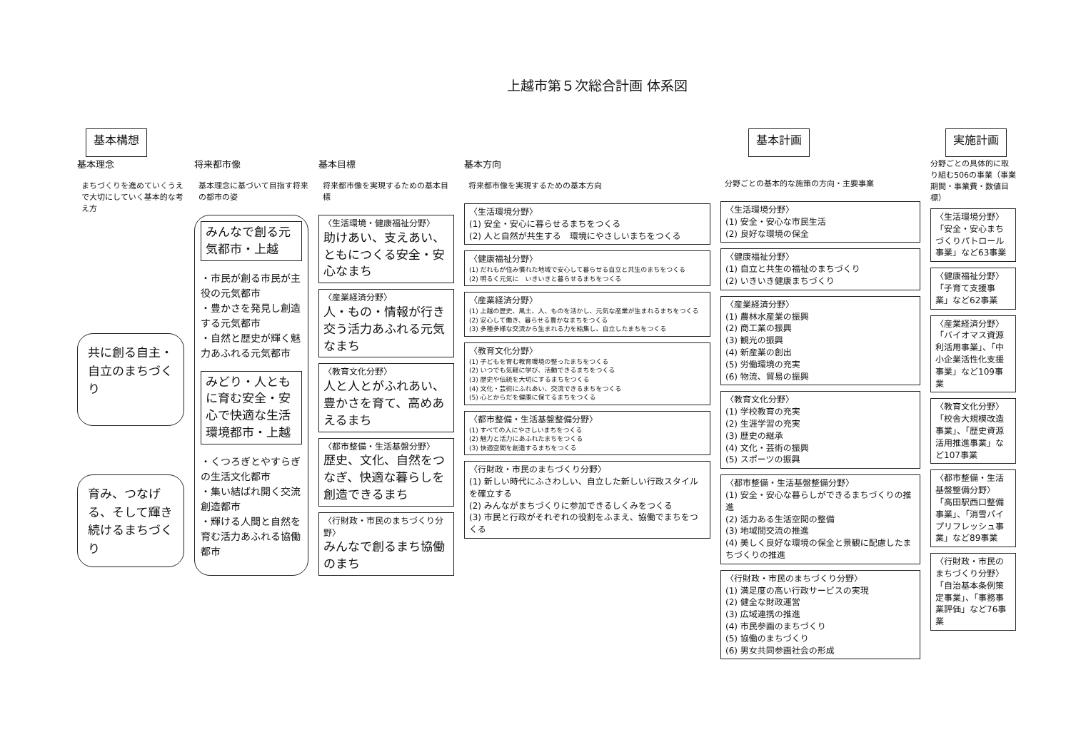上越市第５次総合計画 体系図
基本構想 基本計画 実施計画
基本理念
まちづくりを進めていくうえで大切にしていく基本的な考え方
共に創る自主・自立のまちづくり
育み、つなげる、そして輝き続けるまちづくり
将来都市像
基本理念に基づいて目指す将来の都市の姿
みんなで創る元気都市・上越
・市民が創る市民が主役の元気都市
・豊かさを発見し創造する元気都市
・自然と歴史が輝く魅力あふれる元気都市
みどり・人ともに育む安全・安心で快適な生活環境都市・上越
・くつろぎとやすらぎの生活文化都市
・集い結ばれ開く交流創造都市
・輝ける人間と自然を育む活力あふれる協働都市
基本目標
将来都市像を実現するための基本目標
〈生活環境・健康福祉分野〉
助けあい、支えあい、ともにつくる安全・安心なまち
〈産業経済分野〉
人・もの・情報が行き交う活力あふれる元気なまち
〈教育文化分野〉
人と人とがふれあい、豊かさを育て、高めあえるまち
〈都市整備・生活基盤分野〉
歴史、文化、自然をつなぎ、快適な暮らしを創造できるまち
〈行財政・市民のまちづくり分野〉
みんなで創るまち協働のまち
基本方向
将来都市像を実現するための基本方向
〈生活環境分野〉
(1) 安全・安心に暮らせるまちをつくる
(2) 人と自然が共生する　環境にやさしいまちをつくる
〈健康福祉分野〉
(1) だれもが住み慣れた地域で安心して暮らせる自立と共生のまちをつくる
(2) 明るく元気に　いきいきと暮らせるまちをつくる
〈産業経済分野〉
(1) 上越の歴史、風土、人、ものを活かし、元気な産業が生まれるまちをつくる
(2) 安心して働き、暮らせる豊かなまちをつくる
(3) 多種多様な交流から生まれる力を結集し、自立したまちをつくる
〈教育文化分野〉
(1) 子どもを育む教育環境の整ったまちをつくる
(2) いつでも気軽に学び、活動できるまちをつくる
(3) 歴史や伝統を大切にするまちをつくる
(4) 文化・芸術にふれあい、交流できるまちをつくる
(5) 心とからだを健康に保てるまちをつくる
〈都市整備・生活基盤整備分野〉
(1) すべての人にやさしいまちをつくる
(2) 魅力と活力にあふれたまちをつくる
(3) 快適空間を創造するまちをつくる
〈行財政・市民のまちづくり分野〉
(1) 新しい時代にふさわしい、自立した新しい行政スタイルを確立する
(2) みんながまちづくりに参加できるしくみをつくる
(3) 市民と行政がそれぞれの役割をふまえ、協働でまちをつくる
分野ごとの基本的な施策の方向・主要事業
〈生活環境分野〉
(1) 安全・安心な市民生活
(2) 良好な環境の保全
〈健康福祉分野〉
(1) 自立と共生の福祉のまちづくり
(2) いきいき健康まちづくり
〈産業経済分野〉
(1) 農林水産業の振興
(2) 商工業の振興
(3) 観光の振興
(4) 新産業の創出
(5) 労働環境の充実
(6) 物流、貿易の振興
〈教育文化分野〉
(1) 学校教育の充実
(2) 生涯学習の充実
(3) 歴史の継承
(4) 文化・芸術の振興
(5) スポーツの振興
〈都市整備・生活基盤整備分野〉
(1) 安全・安心な暮らしができるまちづくりの推進
(2) 活力ある生活空間の整備
(3) 地域間交流の推進
(4) 美しく良好な環境の保全と景観に配慮したまちづくりの推進
〈行財政・市民のまちづくり分野〉
(1) 満足度の高い行政サービスの実現
(2) 健全な財政運営
(3) 広域連携の推進
(4) 市民参画のまちづくり
(5) 協働のまちづくり
(6) 男女共同参画社会の形成
分野ごとの具体的に取り組む506の事業（事業期間・事業費・数値目標）
〈生活環境分野〉
「安全・安心まちづくりパトロール事業」など63事業
〈健康福祉分野〉
「子育て支援事業」など62事業
〈産業経済分野〉
「バイオマス資源利活用事業」、「中小企業活性化支援事業」など109事業
〈教育文化分野〉
「校舎大規模改造事業」、「歴史資源活用推進事業」など107事業
〈都市整備・生活基盤整備分野〉
「高田駅西口整備事業」、「消雪パイプリフレッシュ事業」など89事業
〈行財政・市民のまちづくり分野〉
「自治基本条例策定事業」、「事務事業評価」など76事業